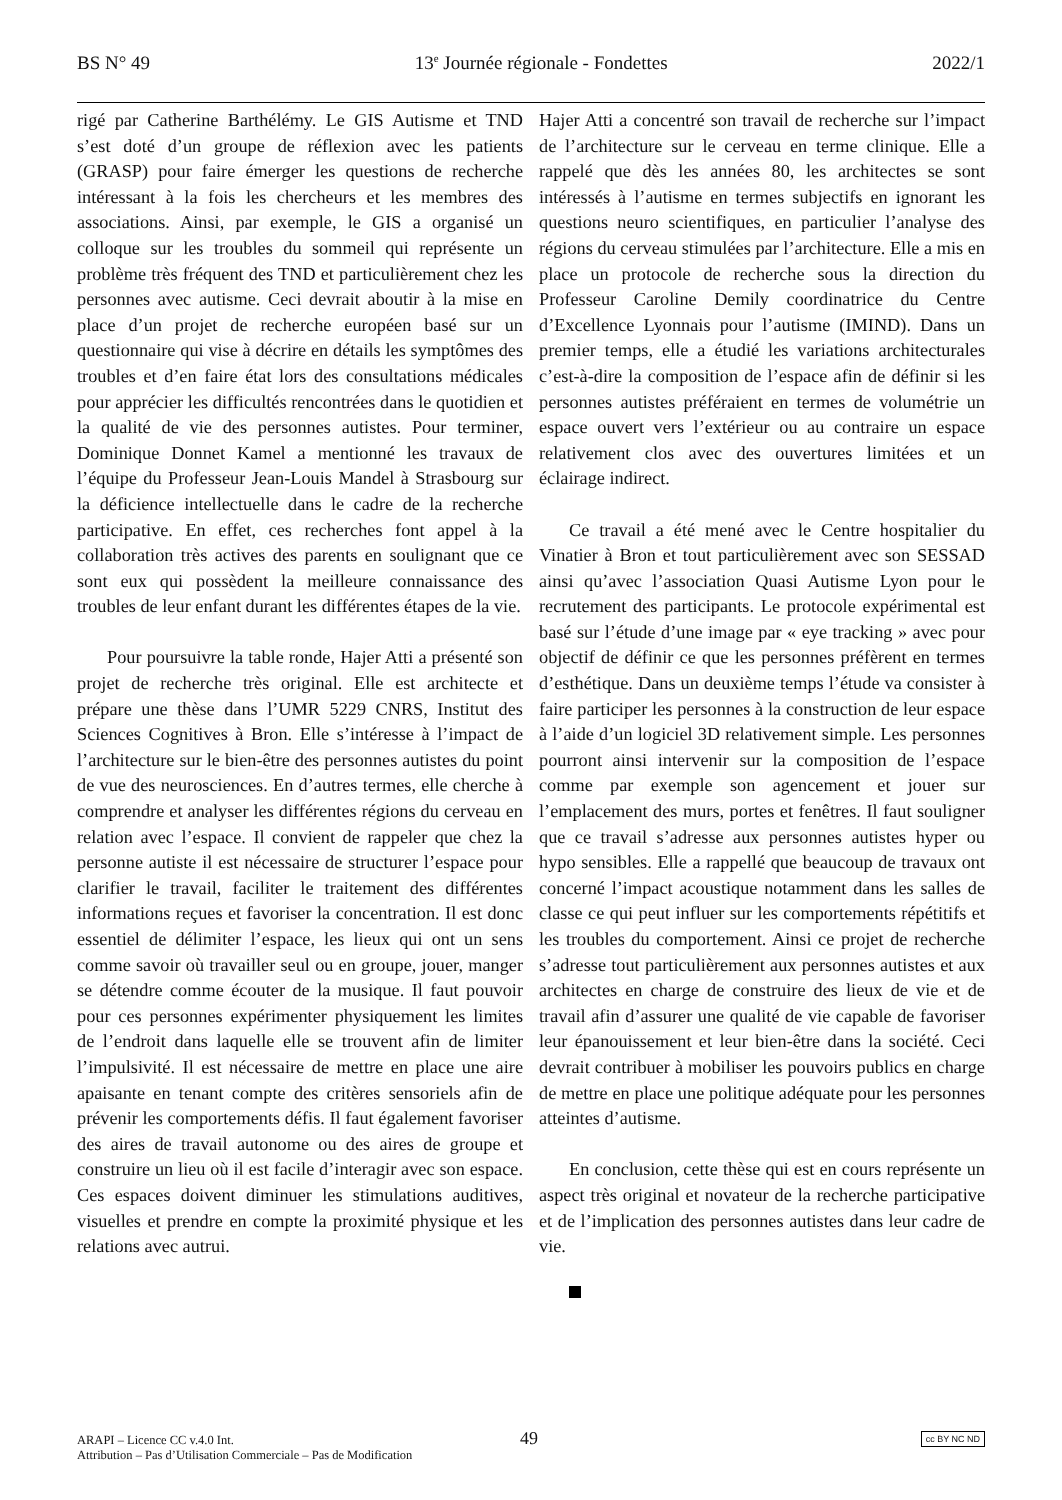BS N° 49 13<sup>e</sup> Journée régionale - Fondettes 2022/1
rigé par Catherine Barthélémy. Le GIS Autisme et TND s’est doté d’un groupe de réflexion avec les patients (GRASP) pour faire émerger les questions de recherche intéressant à la fois les chercheurs et les membres des associations. Ainsi, par exemple, le GIS a organisé un colloque sur les troubles du sommeil qui représente un problème très fréquent des TND et particulièrement chez les personnes avec autisme. Ceci devrait aboutir à la mise en place d’un projet de recherche européen basé sur un questionnaire qui vise à décrire en détails les symptômes des troubles et d’en faire état lors des consultations médicales pour apprécier les difficultés rencontrées dans le quotidien et la qualité de vie des personnes autistes. Pour terminer, Dominique Donnet Kamel a mentionné les travaux de l’équipe du Professeur Jean-Louis Mandel à Strasbourg sur la déficience intellectuelle dans le cadre de la recherche participative. En effet, ces recherches font appel à la collaboration très actives des parents en soulignant que ce sont eux qui possèdent la meilleure connaissance des troubles de leur enfant durant les différentes étapes de la vie.
Pour poursuivre la table ronde, Hajer Atti a présenté son projet de recherche très original. Elle est architecte et prépare une thèse dans l’UMR 5229 CNRS, Institut des Sciences Cognitives à Bron. Elle s’intéresse à l’impact de l’architecture sur le bien-être des personnes autistes du point de vue des neurosciences. En d’autres termes, elle cherche à comprendre et analyser les différentes régions du cerveau en relation avec l’espace. Il convient de rappeler que chez la personne autiste il est nécessaire de structurer l’espace pour clarifier le travail, faciliter le traitement des différentes informations reçues et favoriser la concentration. Il est donc essentiel de délimiter l’espace, les lieux qui ont un sens comme savoir où travailler seul ou en groupe, jouer, manger se détendre comme écouter de la musique. Il faut pouvoir pour ces personnes expérimenter physiquement les limites de l’endroit dans laquelle elle se trouvent afin de limiter l’impulsivité. Il est nécessaire de mettre en place une aire apaisante en tenant compte des critères sensoriels afin de prévenir les comportements défis. Il faut également favoriser des aires de travail autonome ou des aires de groupe et construire un lieu où il est facile d’interagir avec son espace. Ces espaces doivent diminuer les stimulations auditives, visuelles et prendre en compte la proximité physique et les relations avec autrui.
Hajer Atti a concentré son travail de recherche sur l’impact de l’architecture sur le cerveau en terme clinique. Elle a rappelé que dès les années 80, les architectes se sont intéressés à l’autisme en termes subjectifs en ignorant les questions neuro scientifiques, en particulier l’analyse des régions du cerveau stimulées par l’architecture. Elle a mis en place un protocole de recherche sous la direction du Professeur Caroline Demily coordinatrice du Centre d’Excellence Lyonnais pour l’autisme (IMIND). Dans un premier temps, elle a étudié les variations architecturales c’est-à-dire la composition de l’espace afin de définir si les personnes autistes préféraient en termes de volumétrie un espace ouvert vers l’extérieur ou au contraire un espace relativement clos avec des ouvertures limitées et un éclairage indirect.
Ce travail a été mené avec le Centre hospitalier du Vinatier à Bron et tout particulièrement avec son SESSAD ainsi qu’avec l’association Quasi Autisme Lyon pour le recrutement des participants. Le protocole expérimental est basé sur l’étude d’une image par « eye tracking » avec pour objectif de définir ce que les personnes préfèrent en termes d’esthétique. Dans un deuxième temps l’étude va consister à faire participer les personnes à la construction de leur espace à l’aide d’un logiciel 3D relativement simple. Les personnes pourront ainsi intervenir sur la composition de l’espace comme par exemple son agencement et jouer sur l’emplacement des murs, portes et fenêtres. Il faut souligner que ce travail s’adresse aux personnes autistes hyper ou hypo sensibles. Elle a rappellé que beaucoup de travaux ont concerné l’impact acoustique notamment dans les salles de classe ce qui peut influer sur les comportements répétitifs et les troubles du comportement. Ainsi ce projet de recherche s’adresse tout particulièrement aux personnes autistes et aux architectes en charge de construire des lieux de vie et de travail afin d’assurer une qualité de vie capable de favoriser leur épanouissement et leur bien-être dans la société. Ceci devrait contribuer à mobiliser les pouvoirs publics en charge de mettre en place une politique adéquate pour les personnes atteintes d’autisme.
En conclusion, cette thèse qui est en cours représente un aspect très original et novateur de la recherche participative et de l’implication des personnes autistes dans leur cadre de vie.
ARAPI – Licence CC v.4.0 Int.
Attribution – Pas d’Utilisation Commerciale – Pas de Modification
49 cc BY NC ND